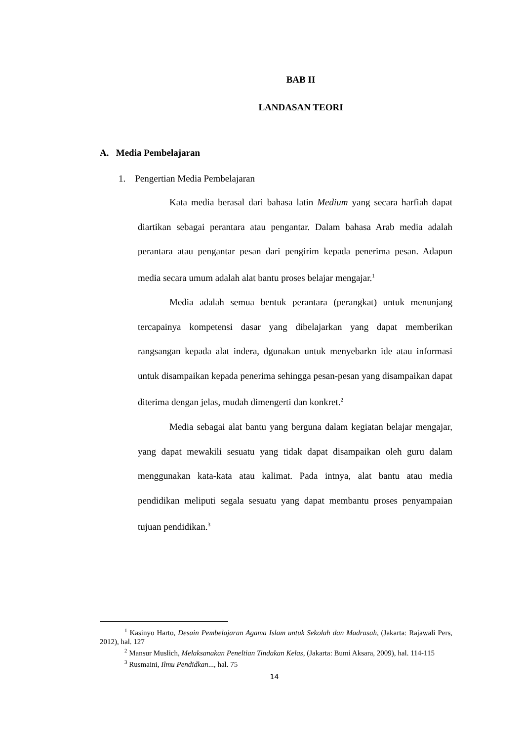BAB II
LANDASAN TEORI
A. Media Pembelajaran
1. Pengertian Media Pembelajaran
Kata media berasal dari bahasa latin Medium yang secara harfiah dapat diartikan sebagai perantara atau pengantar. Dalam bahasa Arab media adalah perantara atau pengantar pesan dari pengirim kepada penerima pesan. Adapun media secara umum adalah alat bantu proses belajar mengajar.<sup>1</sup>
Media adalah semua bentuk perantara (perangkat) untuk menunjang tercapainya kompetensi dasar yang dibelajarkan yang dapat memberikan rangsangan kepada alat indera, dgunakan untuk menyebarkn ide atau informasi untuk disampaikan kepada penerima sehingga pesan-pesan yang disampaikan dapat diterima dengan jelas, mudah dimengerti dan konkret.<sup>2</sup>
Media sebagai alat bantu yang berguna dalam kegiatan belajar mengajar, yang dapat mewakili sesuatu yang tidak dapat disampaikan oleh guru dalam menggunakan kata-kata atau kalimat. Pada intnya, alat bantu atau media pendidikan meliputi segala sesuatu yang dapat membantu proses penyampaian tujuan pendidikan.<sup>3</sup>
<sup>1</sup> Kasinyo Harto, Desain Pembelajaran Agama Islam untuk Sekolah dan Madrasah, (Jakarta: Rajawali Pers, 2012), hal. 127
<sup>2</sup> Mansur Muslich, Melaksanakan Peneltian Tindakan Kelas, (Jakarta: Bumi Aksara, 2009), hal. 114-115
<sup>3</sup> Rusmaini, Ilmu Pendidkan..., hal. 75
14